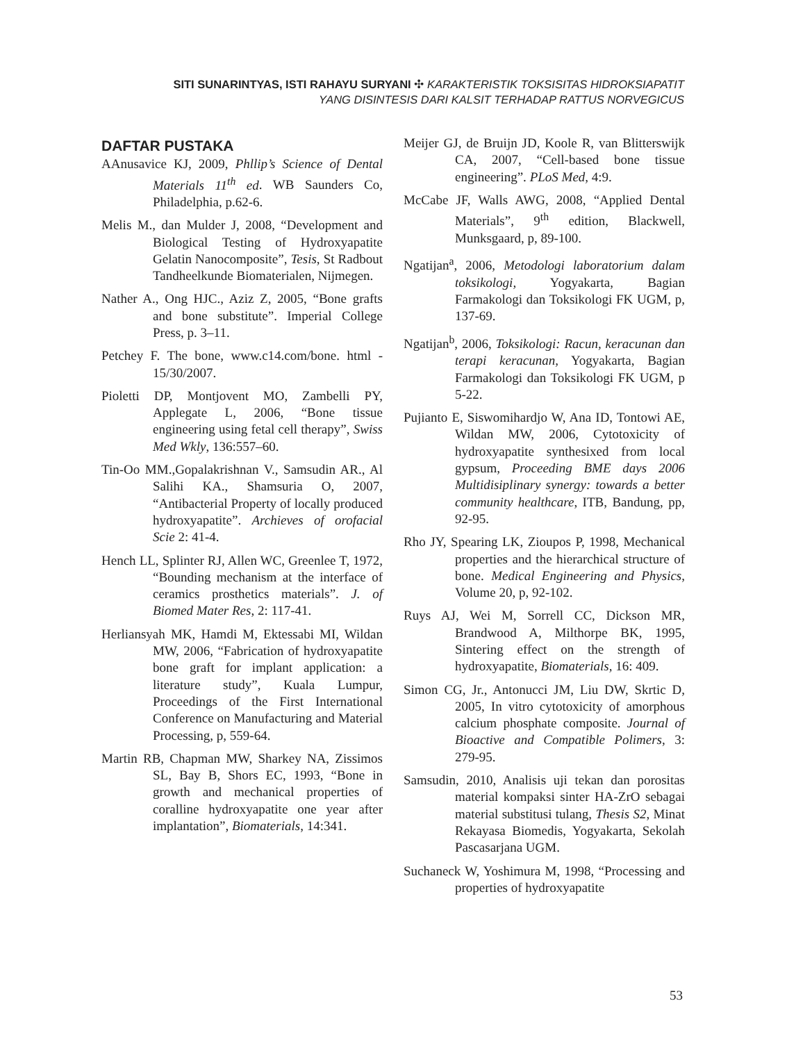SITI SUNARINTYAS, ISTI RAHAYU SURYANI ✣ KARAKTERISTIK TOKSISITAS HIDROKSIAPATIT
YANG DISINTESIS DARI KALSIT TERHADAP RATTUS NORVEGICUS
DAFTAR PUSTAKA
AAnusavice KJ, 2009, Phllip’s Science of Dental Materials 11<sup>th</sup> ed. WB Saunders Co, Philadelphia, p.62-6.
Melis M., dan Mulder J, 2008, “Development and Biological Testing of Hydroxyapatite Gelatin Nanocomposite”, Tesis, St Radbout Tandheelkunde Biomaterialen, Nijmegen.
Nather A., Ong HJC., Aziz Z, 2005, “Bone grafts and bone substitute”. Imperial College Press, p. 3–11.
Petchey F. The bone, www.c14.com/bone. html - 15/30/2007.
Pioletti DP, Montjovent MO, Zambelli PY, Applegate L, 2006, “Bone tissue engineering using fetal cell therapy”, Swiss Med Wkly, 136:557–60.
Tin-Oo MM.,Gopalakrishnan V., Samsudin AR., Al Salihi KA., Shamsuria O, 2007, “Antibacterial Property of locally produced hydroxyapatite”. Archieves of orofacial Scie 2: 41-4.
Hench LL, Splinter RJ, Allen WC, Greenlee T, 1972, “Bounding mechanism at the interface of ceramics prosthetics materials”. J. of Biomed Mater Res, 2: 117-41.
Herliansyah MK, Hamdi M, Ektessabi MI, Wildan MW, 2006, “Fabrication of hydroxyapatite bone graft for implant application: a literature study”, Kuala Lumpur, Proceedings of the First International Conference on Manufacturing and Material Processing, p, 559-64.
Martin RB, Chapman MW, Sharkey NA, Zissimos SL, Bay B, Shors EC, 1993, “Bone in growth and mechanical properties of coralline hydroxyapatite one year after implantation”, Biomaterials, 14:341.
Meijer GJ, de Bruijn JD, Koole R, van Blitterswijk CA, 2007, “Cell-based bone tissue engineering”. PLoS Med, 4:9.
McCabe JF, Walls AWG, 2008, “Applied Dental Materials”, 9<sup>th</sup> edition, Blackwell, Munksgaard, p, 89-100.
Ngatijan<sup>a</sup>, 2006, Metodologi laboratorium dalam toksikologi, Yogyakarta, Bagian Farmakologi dan Toksikologi FK UGM, p, 137-69.
Ngatijan<sup>b</sup>, 2006, Toksikologi: Racun, keracunan dan terapi keracunan, Yogyakarta, Bagian Farmakologi dan Toksikologi FK UGM, p 5-22.
Pujianto E, Siswomihardjo W, Ana ID, Tontowi AE, Wildan MW, 2006, Cytotoxicity of hydroxyapatite synthesixed from local gypsum, Proceeding BME days 2006 Multidisiplinary synergy: towards a better community healthcare, ITB, Bandung, pp, 92-95.
Rho JY, Spearing LK, Zioupos P, 1998, Mechanical properties and the hierarchical structure of bone. Medical Engineering and Physics, Volume 20, p, 92-102.
Ruys AJ, Wei M, Sorrell CC, Dickson MR, Brandwood A, Milthorpe BK, 1995, Sintering effect on the strength of hydroxyapatite, Biomaterials, 16: 409.
Simon CG, Jr., Antonucci JM, Liu DW, Skrtic D, 2005, In vitro cytotoxicity of amorphous calcium phosphate composite. Journal of Bioactive and Compatible Polimers, 3: 279-95.
Samsudin, 2010, Analisis uji tekan dan porositas material kompaksi sinter HA-ZrO sebagai material substitusi tulang, Thesis S2, Minat Rekayasa Biomedis, Yogyakarta, Sekolah Pascasarjana UGM.
Suchaneck W, Yoshimura M, 1998, “Processing and properties of hydroxyapatite
53